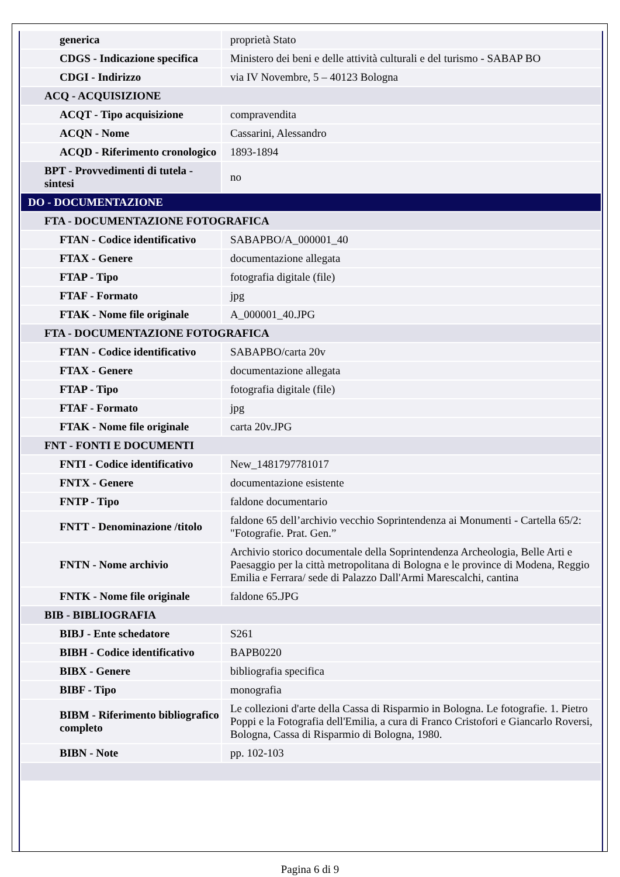| generica | proprietà Stato |
| CDGS - Indicazione specifica | Ministero dei beni e delle attività culturali e del turismo - SABAP BO |
| CDGI - Indirizzo | via IV Novembre, 5 – 40123 Bologna |
| ACQ - ACQUISIZIONE | |
| ACQT - Tipo acquisizione | compravendita |
| ACQN - Nome | Cassarini, Alessandro |
| ACQD - Riferimento cronologico | 1893-1894 |
| BPT - Provvedimenti di tutela - sintesi | no |
| DO - DOCUMENTAZIONE | |
| FTA - DOCUMENTAZIONE FOTOGRAFICA | |
| FTAN - Codice identificativo | SABAPBO/A_000001_40 |
| FTAX - Genere | documentazione allegata |
| FTAP - Tipo | fotografia digitale (file) |
| FTAF - Formato | jpg |
| FTAK - Nome file originale | A_000001_40.JPG |
| FTA - DOCUMENTAZIONE FOTOGRAFICA | |
| FTAN - Codice identificativo | SABAPBO/carta 20v |
| FTAX - Genere | documentazione allegata |
| FTAP - Tipo | fotografia digitale (file) |
| FTAF - Formato | jpg |
| FTAK - Nome file originale | carta 20v.JPG |
| FNT - FONTI E DOCUMENTI | |
| FNTI - Codice identificativo | New_1481797781017 |
| FNTX - Genere | documentazione esistente |
| FNTP - Tipo | faldone documentario |
| FNTT - Denominazione /titolo | faldone 65 dell’archivio vecchio Soprintendenza ai Monumenti - Cartella 65/2: "Fotografie. Prat. Gen.” |
| FNTN - Nome archivio | Archivio storico documentale della Soprintendenza Archeologia, Belle Arti e Paesaggio per la città metropolitana di Bologna e le province di Modena, Reggio Emilia e Ferrara/ sede di Palazzo Dall'Armi Marescalchi, cantina |
| FNTK - Nome file originale | faldone 65.JPG |
| BIB - BIBLIOGRAFIA | |
| BIBJ - Ente schedatore | S261 |
| BIBH - Codice identificativo | BAPB0220 |
| BIBX - Genere | bibliografia specifica |
| BIBF - Tipo | monografia |
| BIBM - Riferimento bibliografico completo | Le collezioni d'arte della Cassa di Risparmio in Bologna. Le fotografie. 1. Pietro Poppi e la Fotografia dell'Emilia, a cura di Franco Cristofori e Giancarlo Roversi, Bologna, Cassa di Risparmio di Bologna, 1980. |
| BIBN - Note | pp. 102-103 |
Pagina 6 di 9